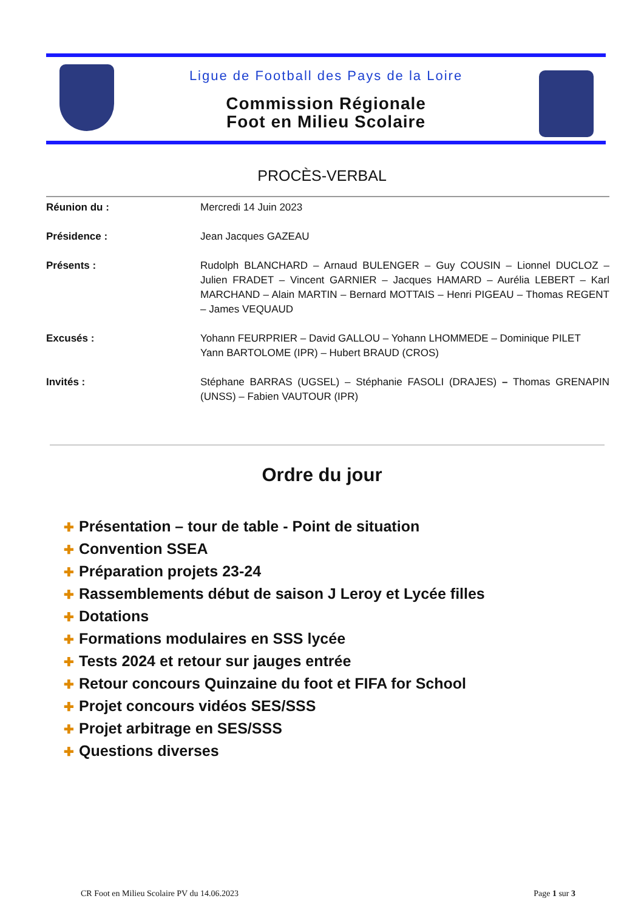Ligue de Football des Pays de la Loire
Commission Régionale
Foot en Milieu Scolaire
PROCÈS-VERBAL
Réunion du : Mercredi 14 Juin 2023
Présidence : Jean Jacques GAZEAU
Présents : Rudolph BLANCHARD – Arnaud BULENGER – Guy COUSIN – Lionnel DUCLOZ – Julien FRADET – Vincent GARNIER – Jacques HAMARD – Aurélia LEBERT – Karl MARCHAND – Alain MARTIN – Bernard MOTTAIS – Henri PIGEAU – Thomas REGENT – James VEQUAUD
Excusés : Yohann FEURPRIER – David GALLOU – Yohann LHOMMEDE – Dominique PILET
Yann BARTOLOME (IPR) – Hubert BRAUD (CROS)
Invités : Stéphane BARRAS (UGSEL) – Stéphanie FASOLI (DRAJES) – Thomas GRENAPIN (UNSS) – Fabien VAUTOUR (IPR)
Ordre du jour
✚ Présentation – tour de table - Point de situation
✚ Convention SSEA
✚ Préparation projets 23-24
✚ Rassemblements début de saison J Leroy et Lycée filles
✚ Dotations
✚ Formations modulaires en SSS lycée
✚ Tests 2024 et retour sur jauges entrée
✚ Retour concours Quinzaine du foot et FIFA for School
✚ Projet concours vidéos SES/SSS
✚ Projet arbitrage en SES/SSS
✚ Questions diverses
CR Foot en Milieu Scolaire PV du 14.06.2023 Page 1 sur 3